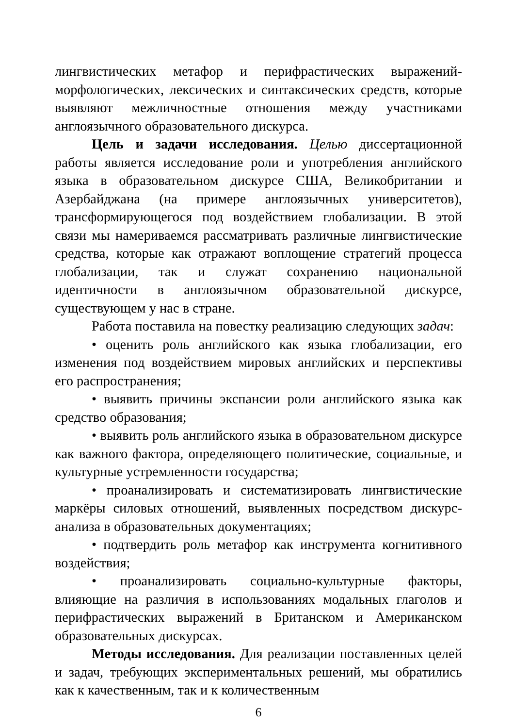лингвистических метафор и перифрастических выражений-морфологических, лексических и синтаксических средств, которые выявляют межличностные отношения между участниками англоязычного образовательного дискурса.
Цель и задачи исследования. Целью диссертационной работы является исследование роли и употребления английского языка в образовательном дискурсе США, Великобритании и Азербайджана (на примере англоязычных университетов), трансформирующегося под воздействием глобализации. В этой связи мы намериваемся рассматривать различные лингвистические средства, которые как отражают воплощение стратегий процесса глобализации, так и служат сохранению национальной идентичности в англоязычном образовательной дискурсе, существующем у нас в стране.
Работа поставила на повестку реализацию следующих задач:
• оценить роль английского как языка глобализации, его изменения под воздействием мировых английских и перспективы его распространения;
• выявить причины экспансии роли английского языка как средство образования;
• выявить роль английского языка в образовательном дискурсе как важного фактора, определяющего политические, социальные, и культурные устремленности государства;
• проанализировать и систематизировать лингвистические маркёры силовых отношений, выявленных посредством дискурс-анализа в образовательных документациях;
• подтвердить роль метафор как инструмента когнитивного воздействия;
• проанализировать социально-культурные факторы, влияющие на различия в использованиях модальных глаголов и перифрастических выражений в Британском и Американском образовательных дискурсах.
Методы исследования. Для реализации поставленных целей и задач, требующих экспериментальных решений, мы обратились как к качественным, так и к количественным
6